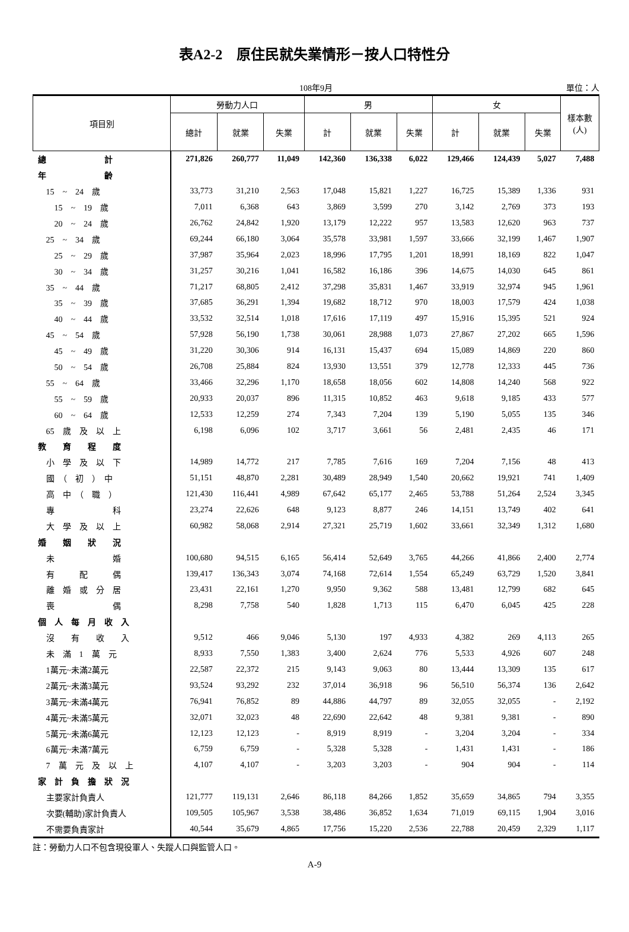表A2-2　原住民就失業情形－按人口特性分
108年9月
單位：人
| 項目別 | 勞動力人口 | | | 男 | | | 女 | | | 樣本數 (人) |
| --- | --- | --- | --- | --- | --- | --- | --- | --- | --- | --- |
| | 總計 | 就業 | 失業 | 計 | 就業 | 失業 | 計 | 就業 | 失業 | |
| 總 計 | 271,826 | 260,777 | 11,049 | 142,360 | 136,338 | 6,022 | 129,466 | 124,439 | 5,027 | 7,488 |
| 年 齡 | | | | | | | | | | |
| 15 ~ 24 歲 | 33,773 | 31,210 | 2,563 | 17,048 | 15,821 | 1,227 | 16,725 | 15,389 | 1,336 | 931 |
| 15 ~ 19 歲 | 7,011 | 6,368 | 643 | 3,869 | 3,599 | 270 | 3,142 | 2,769 | 373 | 193 |
| 20 ~ 24 歲 | 26,762 | 24,842 | 1,920 | 13,179 | 12,222 | 957 | 13,583 | 12,620 | 963 | 737 |
| 25 ~ 34 歲 | 69,244 | 66,180 | 3,064 | 35,578 | 33,981 | 1,597 | 33,666 | 32,199 | 1,467 | 1,907 |
| 25 ~ 29 歲 | 37,987 | 35,964 | 2,023 | 18,996 | 17,795 | 1,201 | 18,991 | 18,169 | 822 | 1,047 |
| 30 ~ 34 歲 | 31,257 | 30,216 | 1,041 | 16,582 | 16,186 | 396 | 14,675 | 14,030 | 645 | 861 |
| 35 ~ 44 歲 | 71,217 | 68,805 | 2,412 | 37,298 | 35,831 | 1,467 | 33,919 | 32,974 | 945 | 1,961 |
| 35 ~ 39 歲 | 37,685 | 36,291 | 1,394 | 19,682 | 18,712 | 970 | 18,003 | 17,579 | 424 | 1,038 |
| 40 ~ 44 歲 | 33,532 | 32,514 | 1,018 | 17,616 | 17,119 | 497 | 15,916 | 15,395 | 521 | 924 |
| 45 ~ 54 歲 | 57,928 | 56,190 | 1,738 | 30,061 | 28,988 | 1,073 | 27,867 | 27,202 | 665 | 1,596 |
| 45 ~ 49 歲 | 31,220 | 30,306 | 914 | 16,131 | 15,437 | 694 | 15,089 | 14,869 | 220 | 860 |
| 50 ~ 54 歲 | 26,708 | 25,884 | 824 | 13,930 | 13,551 | 379 | 12,778 | 12,333 | 445 | 736 |
| 55 ~ 64 歲 | 33,466 | 32,296 | 1,170 | 18,658 | 18,056 | 602 | 14,808 | 14,240 | 568 | 922 |
| 55 ~ 59 歲 | 20,933 | 20,037 | 896 | 11,315 | 10,852 | 463 | 9,618 | 9,185 | 433 | 577 |
| 60 ~ 64 歲 | 12,533 | 12,259 | 274 | 7,343 | 7,204 | 139 | 5,190 | 5,055 | 135 | 346 |
| 65 歲 及 以 上 | 6,198 | 6,096 | 102 | 3,717 | 3,661 | 56 | 2,481 | 2,435 | 46 | 171 |
| 教 育 程 度 | | | | | | | | | | |
| 小 學 及 以 下 | 14,989 | 14,772 | 217 | 7,785 | 7,616 | 169 | 7,204 | 7,156 | 48 | 413 |
| 國 （ 初 ） 中 | 51,151 | 48,870 | 2,281 | 30,489 | 28,949 | 1,540 | 20,662 | 19,921 | 741 | 1,409 |
| 高 中 （ 職 ） | 121,430 | 116,441 | 4,989 | 67,642 | 65,177 | 2,465 | 53,788 | 51,264 | 2,524 | 3,345 |
| 專 科 | 23,274 | 22,626 | 648 | 9,123 | 8,877 | 246 | 14,151 | 13,749 | 402 | 641 |
| 大 學 及 以 上 | 60,982 | 58,068 | 2,914 | 27,321 | 25,719 | 1,602 | 33,661 | 32,349 | 1,312 | 1,680 |
| 婚 姻 狀 況 | | | | | | | | | | |
| 未 婚 | 100,680 | 94,515 | 6,165 | 56,414 | 52,649 | 3,765 | 44,266 | 41,866 | 2,400 | 2,774 |
| 有 配 偶 | 139,417 | 136,343 | 3,074 | 74,168 | 72,614 | 1,554 | 65,249 | 63,729 | 1,520 | 3,841 |
| 離 婚 或 分 居 | 23,431 | 22,161 | 1,270 | 9,950 | 9,362 | 588 | 13,481 | 12,799 | 682 | 645 |
| 喪 偶 | 8,298 | 7,758 | 540 | 1,828 | 1,713 | 115 | 6,470 | 6,045 | 425 | 228 |
| 個 人 每 月 收 入 | | | | | | | | | | |
| 沒 有 收 入 | 9,512 | 466 | 9,046 | 5,130 | 197 | 4,933 | 4,382 | 269 | 4,113 | 265 |
| 未 滿 1 萬 元 | 8,933 | 7,550 | 1,383 | 3,400 | 2,624 | 776 | 5,533 | 4,926 | 607 | 248 |
| 1萬元~未滿2萬元 | 22,587 | 22,372 | 215 | 9,143 | 9,063 | 80 | 13,444 | 13,309 | 135 | 617 |
| 2萬元~未滿3萬元 | 93,524 | 93,292 | 232 | 37,014 | 36,918 | 96 | 56,510 | 56,374 | 136 | 2,642 |
| 3萬元~未滿4萬元 | 76,941 | 76,852 | 89 | 44,886 | 44,797 | 89 | 32,055 | 32,055 | - | 2,192 |
| 4萬元~未滿5萬元 | 32,071 | 32,023 | 48 | 22,690 | 22,642 | 48 | 9,381 | 9,381 | - | 890 |
| 5萬元~未滿6萬元 | 12,123 | 12,123 | - | 8,919 | 8,919 | - | 3,204 | 3,204 | - | 334 |
| 6萬元~未滿7萬元 | 6,759 | 6,759 | - | 5,328 | 5,328 | - | 1,431 | 1,431 | - | 186 |
| 7 萬 元 及 以 上 | 4,107 | 4,107 | - | 3,203 | 3,203 | - | 904 | 904 | - | 114 |
| 家 計 負 擔 狀 況 | | | | | | | | | | |
| 主要家計負責人 | 121,777 | 119,131 | 2,646 | 86,118 | 84,266 | 1,852 | 35,659 | 34,865 | 794 | 3,355 |
| 次要(輔助)家計負責人 | 109,505 | 105,967 | 3,538 | 38,486 | 36,852 | 1,634 | 71,019 | 69,115 | 1,904 | 3,016 |
| 不需要負責家計 | 40,544 | 35,679 | 4,865 | 17,756 | 15,220 | 2,536 | 22,788 | 20,459 | 2,329 | 1,117 |
註：勞動力人口不包含現役軍人、失蹤人口與監管人口。
A-9